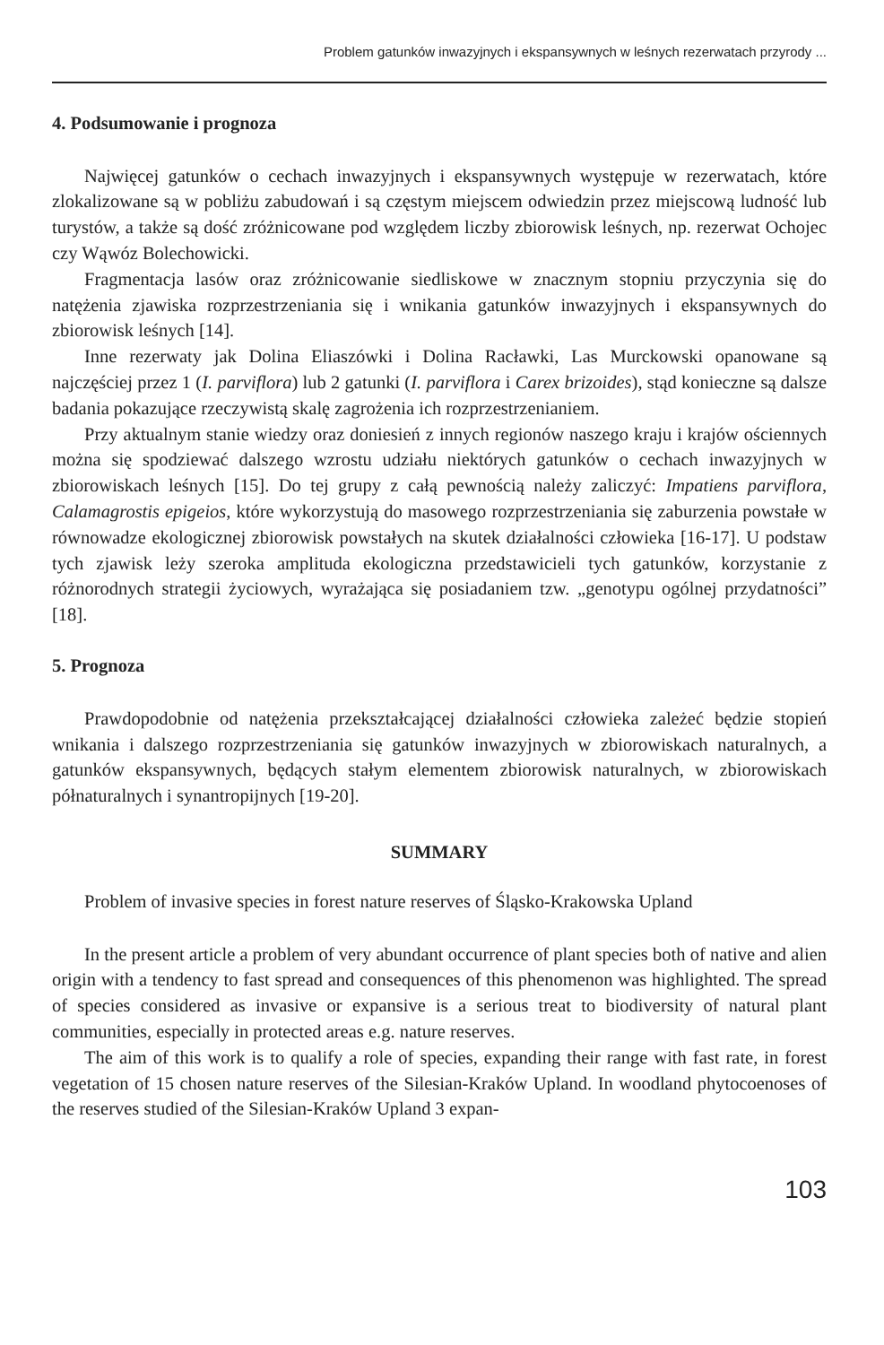Problem gatunków inwazyjnych i ekspansywnych w leśnych rezerwatach przyrody ...
4. Podsumowanie i prognoza
Najwięcej gatunków o cechach inwazyjnych i ekspansywnych występuje w rezerwatach, które zlokalizowane są w pobliżu zabudowań i są częstym miejscem odwiedzin przez miejscową ludność lub turystów, a także są dość zróżnicowane pod względem liczby zbiorowisk leśnych, np. rezerwat Ochojec czy Wąwóz Bolechowicki.
Fragmentacja lasów oraz zróżnicowanie siedliskowe w znacznym stopniu przyczynia się do natężenia zjawiska rozprzestrzeniania się i wnikania gatunków inwazyjnych i ekspansywnych do zbiorowisk leśnych [14].
Inne rezerwaty jak Dolina Eliaszówki i Dolina Racławki, Las Murckowski opanowane są najczęściej przez 1 (I. parviflora) lub 2 gatunki (I. parviflora i Carex brizoides), stąd konieczne są dalsze badania pokazujące rzeczywistą skalę zagrożenia ich rozprzestrzenianiem.
Przy aktualnym stanie wiedzy oraz doniesień z innych regionów naszego kraju i krajów ościennych można się spodziewać dalszego wzrostu udziału niektórych gatunków o cechach inwazyjnych w zbiorowiskach leśnych [15]. Do tej grupy z całą pewnością należy zaliczyć: Impatiens parviflora, Calamagrostis epigeios, które wykorzystują do masowego rozprzestrzeniania się zaburzenia powstałe w równowadze ekologicznej zbiorowisk powstałych na skutek działalności człowieka [16-17]. U podstaw tych zjawisk leży szeroka amplituda ekologiczna przedstawicieli tych gatunków, korzystanie z różnorodnych strategii życiowych, wyrażająca się posiadaniem tzw. „genotypu ogólnej przydatności” [18].
5. Prognoza
Prawdopodobnie od natężenia przekształcającej działalności człowieka zależeć będzie stopień wnikania i dalszego rozprzestrzeniania się gatunków inwazyjnych w zbiorowiskach naturalnych, a gatunków ekspansywnych, będących stałym elementem zbiorowisk naturalnych, w zbiorowiskach półnaturalnych i synantropijnych [19-20].
SUMMARY
Problem of invasive species in forest nature reserves of Śląsko-Krakowska Upland
In the present article a problem of very abundant occurrence of plant species both of native and alien origin with a tendency to fast spread and consequences of this phenomenon was highlighted. The spread of species considered as invasive or expansive is a serious treat to biodiversity of natural plant communities, especially in protected areas e.g. nature reserves.
The aim of this work is to qualify a role of species, expanding their range with fast rate, in forest vegetation of 15 chosen nature reserves of the Silesian-Kraków Upland. In woodland phytocoenoses of the reserves studied of the Silesian-Kraków Upland 3 expan-
103